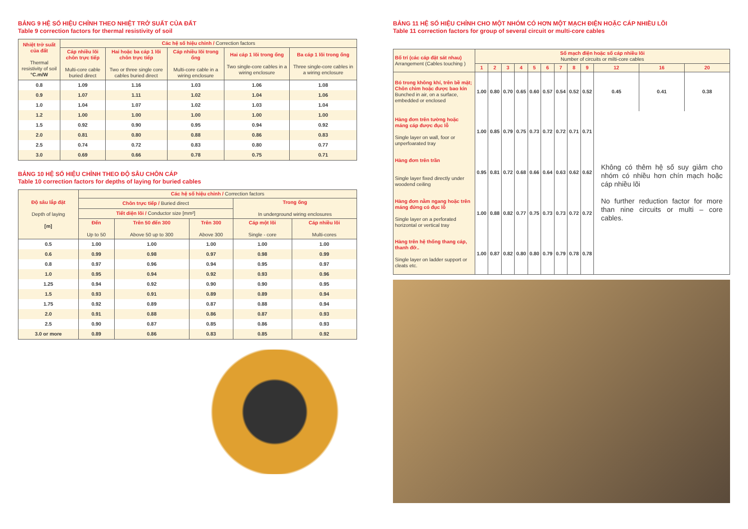BẢNG 9 HỆ SỐ HIỆU CHỈNH THEO NHIỆT TRỞ SUẤT CỦA ĐẤT
Table 9 correction factors for thermal resistivity of soil
| Nhiệt trở suất của đất Thermal resistivity of soil °C.m/W | Các hệ số hiệu chỉnh / Correction factors | | | | |
| --- | --- | --- | --- | --- | --- |
| | Cáp nhiều lõi chôn trực tiếp Multi-core cable buried direct | Hai hoặc ba cáp 1 lõi chôn trực tiếp Two or three single core cables buried direct | Cáp nhiều lõi trong ống Multi-core cable in a wiring enclosure | Hai cáp 1 lõi trong ống Two single-core cables in a wiring enclosure | Ba cáp 1 lõi trong ống Three single-core cables in a wiring enclosure |
| 0.8 | 1.09 | 1.16 | 1.03 | 1.06 | 1.08 |
| 0.9 | 1.07 | 1.11 | 1.02 | 1.04 | 1.06 |
| 1.0 | 1.04 | 1.07 | 1.02 | 1.03 | 1.04 |
| 1.2 | 1.00 | 1.00 | 1.00 | 1.00 | 1.00 |
| 1.5 | 0.92 | 0.90 | 0.95 | 0.94 | 0.92 |
| 2.0 | 0.81 | 0.80 | 0.88 | 0.86 | 0.83 |
| 2.5 | 0.74 | 0.72 | 0.83 | 0.80 | 0.77 |
| 3.0 | 0.69 | 0.66 | 0.78 | 0.75 | 0.71 |
BẢNG 10 HỆ SỐ HIỆU CHỈNH THEO ĐỘ SÂU CHÔN CÁP
Table 10 correction factors for depths of laying for buried cables
| Độ sâu lắp đặt Depth of laying [m] | Các hệ số hiệu chỉnh / Correction factors | | | | |
| --- | --- | --- | --- | --- | --- |
| | Chôn trực tiếp / Buried direct | | | Trong ống In underground wiring enclosures | |
| | Tiết diện lõi / Conductor size [mm²] | | | | |
| | Đến Up to 50 | Trên 50 đến 300 Above 50 up to 300 | Trên 300 Above 300 | Cáp một lõi Single - core | Cáp nhiều lõi Multi-cores |
| 0.5 | 1.00 | 1.00 | 1.00 | 1.00 | 1.00 |
| 0.6 | 0.99 | 0.98 | 0.97 | 0.98 | 0.99 |
| 0.8 | 0.97 | 0.96 | 0.94 | 0.95 | 0.97 |
| 1.0 | 0.95 | 0.94 | 0.92 | 0.93 | 0.96 |
| 1.25 | 0.94 | 0.92 | 0.90 | 0.90 | 0.95 |
| 1.5 | 0.93 | 0.91 | 0.89 | 0.89 | 0.94 |
| 1.75 | 0.92 | 0.89 | 0.87 | 0.88 | 0.94 |
| 2.0 | 0.91 | 0.88 | 0.86 | 0.87 | 0.93 |
| 2.5 | 0.90 | 0.87 | 0.85 | 0.86 | 0.93 |
| 3.0 or more | 0.89 | 0.86 | 0.83 | 0.85 | 0.92 |
BẢNG 11 HỆ SỐ HIỆU CHỈNH CHO MỘT NHÓM CÓ HƠN MỘT MẠCH ĐIỆN HOẶC CÁP NHIỀU LÕI
Table 11 correction factors for group of several circuit or multi-core cables
| Bố trí (các cáp đặt sát nhau) Arrangement (Cables touching ) | Số mạch điện hoặc số cáp nhiều lõi Number of circuits or milti-core cables | | | | | | | | | | | |
| --- | --- | --- | --- | --- | --- | --- | --- | --- | --- | --- | --- | --- |
| | 1 | 2 | 3 | 4 | 5 | 6 | 7 | 8 | 9 | 12 | 16 | 20 |
| Bó trong không khí, trên bề mặt; Chôn chìm hoặc được bao kín Bunched in air, on a surface, embedded or enclosed | 1.00 | 0.80 | 0.70 | 0.65 | 0.60 | 0.57 | 0.54 | 0.52 | 0.52 | 0.45 | 0.41 | 0.38 |
| Hàng đơn trên tường hoặc máng cáp được đục lỗ Single layer on wall, foor or unperfoarated tray | 1.00 | 0.85 | 0.79 | 0.75 | 0.73 | 0.72 | 0.72 | 0.71 | 0.71 | Không có thêm hệ số suy giảm cho nhóm có nhiều hơn chín mạch hoặc cáp nhiều lõi No further reduction factor for more than nine circuits or multi – core cables. | | |
| Hàng đơn trên trần Single layer fixed directly under woodend ceiling | 0.95 | 0.81 | 0.72 | 0.68 | 0.66 | 0.64 | 0.63 | 0.62 | 0.62 | | | |
| Hàng đơn nằm ngang hoặc trên máng đứng có đục lỗ Single layer on a perforated horizontal or vertical tray | 1.00 | 0.88 | 0.82 | 0.77 | 0.75 | 0.73 | 0.73 | 0.72 | 0.72 | | | |
| Hàng trên hệ thống thang cáp, thanh đỡ.. Single layer on ladder support or cleats etc. | 1.00 | 0.87 | 0.82 | 0.80 | 0.80 | 0.79 | 0.79 | 0.78 | 0.78 | | | |